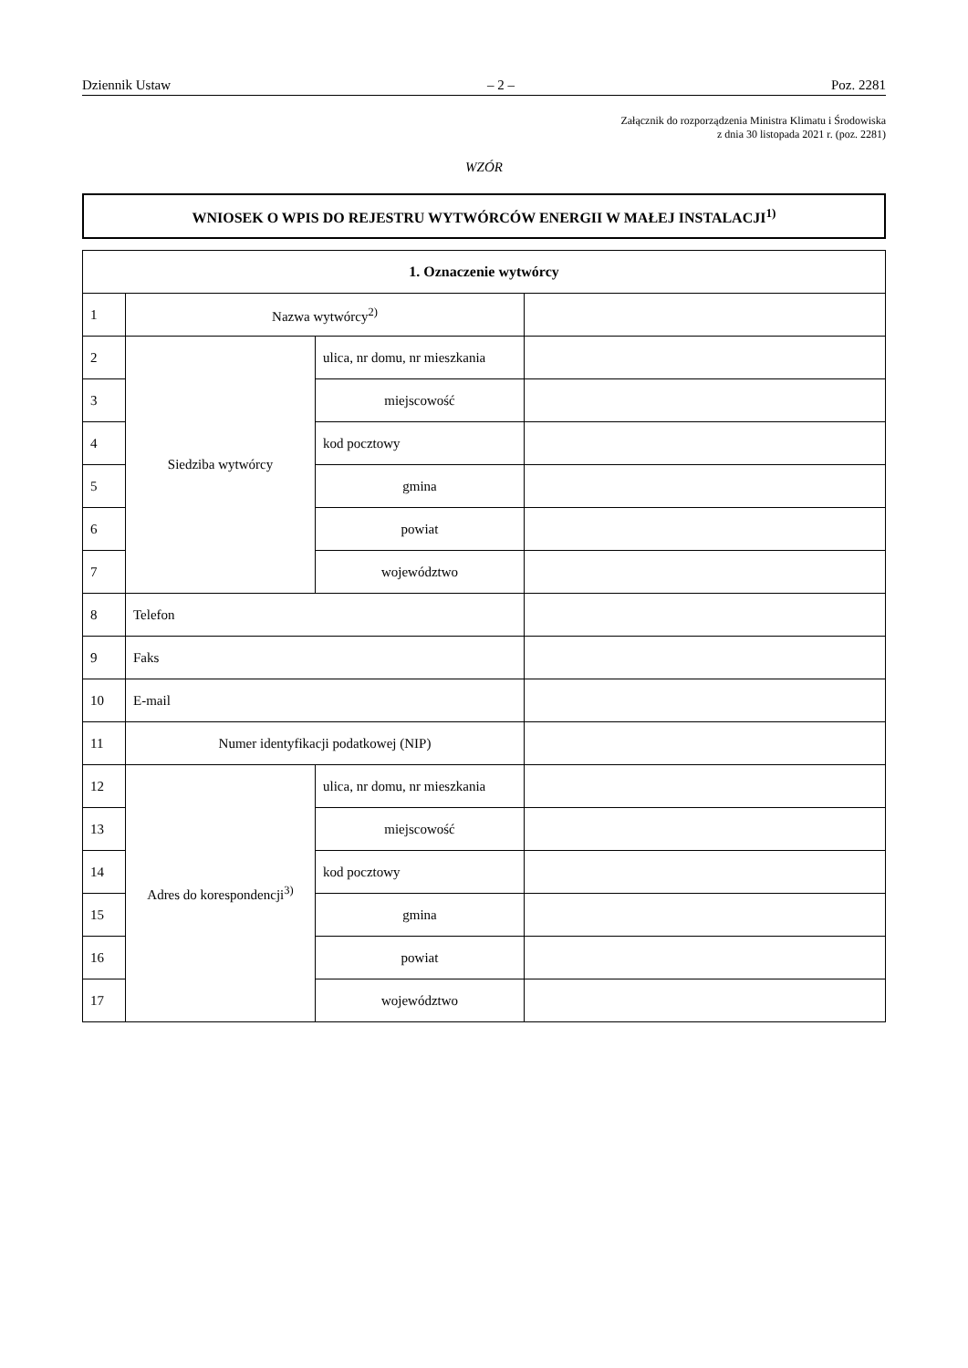Dziennik Ustaw – 2 – Poz. 2281
Załącznik do rozporządzenia Ministra Klimatu i Środowiska
z dnia 30 listopada 2021 r. (poz. 2281)
WZÓR
WNIOSEK O WPIS DO REJESTRU WYTWÓRCÓW ENERGII W MAŁEJ INSTALACJI<sup>1)</sup>
| 1. Oznaczenie wytwórcy | | | |
| --- | --- | --- | --- |
| 1 | Nazwa wytwórcy<sup>2)</sup> | | |
| 2 | Siedziba wytwórcy | ulica, nr domu, nr mieszkania | |
| 3 | | miejscowość | |
| 4 | | kod pocztowy | |
| 5 | | gmina | |
| 6 | | powiat | |
| 7 | | województwo | |
| 8 | Telefon | | |
| 9 | Faks | | |
| 10 | E-mail | | |
| 11 | Numer identyfikacji podatkowej (NIP) | | |
| 12 | Adres do korespondencji<sup>3)</sup> | ulica, nr domu, nr mieszkania | |
| 13 | | miejscowość | |
| 14 | | kod pocztowy | |
| 15 | | gmina | |
| 16 | | powiat | |
| 17 | | województwo | |